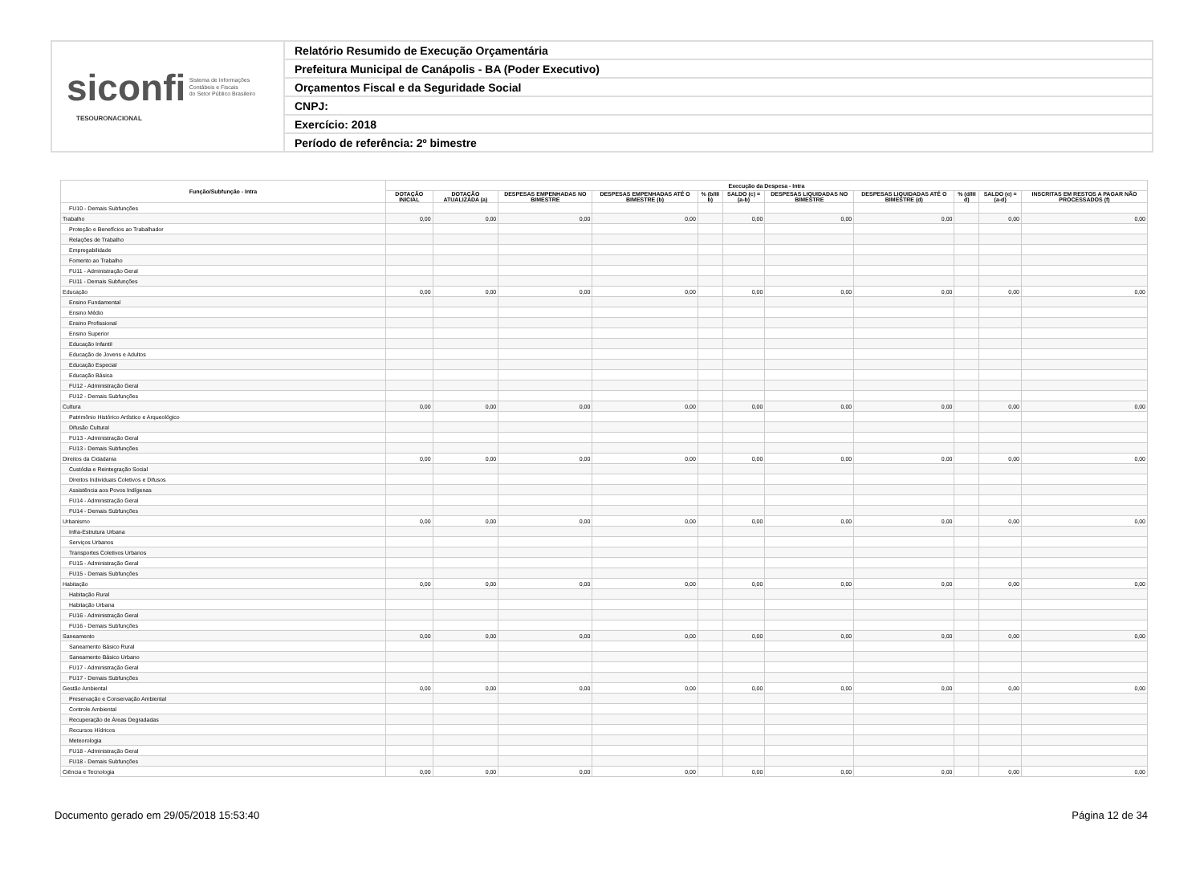siconfi Sistema de Informações
Contábeis e Fiscais
do Setor Público Brasileiro
TESOURONACIONAL
Relatório Resumido de Execução Orçamentária
Prefeitura Municipal de Canápolis - BA (Poder Executivo)
Orçamentos Fiscal e da Seguridade Social
CNPJ:
Exercício: 2018
Período de referência: 2º bimestre
| Função/Subfunção - Intra | Execução da Despesa - Intra | | | | | | | | | | |
| --- | --- | --- | --- | --- | --- | --- | --- | --- | --- | --- | --- |
| | DOTAÇÃO INICIAL | DOTAÇÃO ATUALIZADA (a) | DESPESAS EMPENHADAS NO BIMESTRE | DESPESAS EMPENHADAS ATÉ O BIMESTRE (b) | % (b/III b) | SALDO (c) = (a-b) | DESPESAS LIQUIDADAS NO BIMESTRE | DESPESAS LIQUIDADAS ATÉ O BIMESTRE (d) | % (d/III d) | SALDO (e) = (a-d) | INSCRITAS EM RESTOS A PAGAR NÃO PROCESSADOS (f) |
| FU10 - Demais Subfunções | | | | | | | | | | | |
| Trabalho | 0,00 | 0,00 | 0,00 | 0,00 | | 0,00 | 0,00 | 0,00 | | 0,00 | 0,00 |
| Proteção e Benefícios ao Trabalhador | | | | | | | | | | | |
| Relações de Trabalho | | | | | | | | | | | |
| Empregabilidade | | | | | | | | | | | |
| Fomento ao Trabalho | | | | | | | | | | | |
| FU11 - Administração Geral | | | | | | | | | | | |
| FU11 - Demais Subfunções | | | | | | | | | | | |
| Educação | 0,00 | 0,00 | 0,00 | 0,00 | | 0,00 | 0,00 | 0,00 | | 0,00 | 0,00 |
| Ensino Fundamental | | | | | | | | | | | |
| Ensino Médio | | | | | | | | | | | |
| Ensino Profissional | | | | | | | | | | | |
| Ensino Superior | | | | | | | | | | | |
| Educação Infantil | | | | | | | | | | | |
| Educação de Jovens e Adultos | | | | | | | | | | | |
| Educação Especial | | | | | | | | | | | |
| Educação Básica | | | | | | | | | | | |
| FU12 - Administração Geral | | | | | | | | | | | |
| FU12 - Demais Subfunções | | | | | | | | | | | |
| Cultura | 0,00 | 0,00 | 0,00 | 0,00 | | 0,00 | 0,00 | 0,00 | | 0,00 | 0,00 |
| Patrimônio Histórico Artístico e Arqueológico | | | | | | | | | | | |
| Difusão Cultural | | | | | | | | | | | |
| FU13 - Administração Geral | | | | | | | | | | | |
| FU13 - Demais Subfunções | | | | | | | | | | | |
| Direitos da Cidadania | 0,00 | 0,00 | 0,00 | 0,00 | | 0,00 | 0,00 | 0,00 | | 0,00 | 0,00 |
| Custódia e Reintegração Social | | | | | | | | | | | |
| Direitos Individuais Coletivos e Difusos | | | | | | | | | | | |
| Assistência aos Povos Indígenas | | | | | | | | | | | |
| FU14 - Administração Geral | | | | | | | | | | | |
| FU14 - Demais Subfunções | | | | | | | | | | | |
| Urbanismo | 0,00 | 0,00 | 0,00 | 0,00 | | 0,00 | 0,00 | 0,00 | | 0,00 | 0,00 |
| Infra-Estrutura Urbana | | | | | | | | | | | |
| Serviços Urbanos | | | | | | | | | | | |
| Transportes Coletivos Urbanos | | | | | | | | | | | |
| FU15 - Administração Geral | | | | | | | | | | | |
| FU15 - Demais Subfunções | | | | | | | | | | | |
| Habitação | 0,00 | 0,00 | 0,00 | 0,00 | | 0,00 | 0,00 | 0,00 | | 0,00 | 0,00 |
| Habitação Rural | | | | | | | | | | | |
| Habitação Urbana | | | | | | | | | | | |
| FU16 - Administração Geral | | | | | | | | | | | |
| FU16 - Demais Subfunções | | | | | | | | | | | |
| Saneamento | 0,00 | 0,00 | 0,00 | 0,00 | | 0,00 | 0,00 | 0,00 | | 0,00 | 0,00 |
| Saneamento Básico Rural | | | | | | | | | | | |
| Saneamento Básico Urbano | | | | | | | | | | | |
| FU17 - Administração Geral | | | | | | | | | | | |
| FU17 - Demais Subfunções | | | | | | | | | | | |
| Gestão Ambiental | 0,00 | 0,00 | 0,00 | 0,00 | | 0,00 | 0,00 | 0,00 | | 0,00 | 0,00 |
| Preservação e Conservação Ambiental | | | | | | | | | | | |
| Controle Ambiental | | | | | | | | | | | |
| Recuperação de Áreas Degradadas | | | | | | | | | | | |
| Recursos Hídricos | | | | | | | | | | | |
| Meteorologia | | | | | | | | | | | |
| FU18 - Administração Geral | | | | | | | | | | | |
| FU18 - Demais Subfunções | | | | | | | | | | | |
| Ciência e Tecnologia | 0,00 | 0,00 | 0,00 | 0,00 | | 0,00 | 0,00 | 0,00 | | 0,00 | 0,00 |
Documento gerado em 29/05/2018 15:53:40 Página 12 de 34